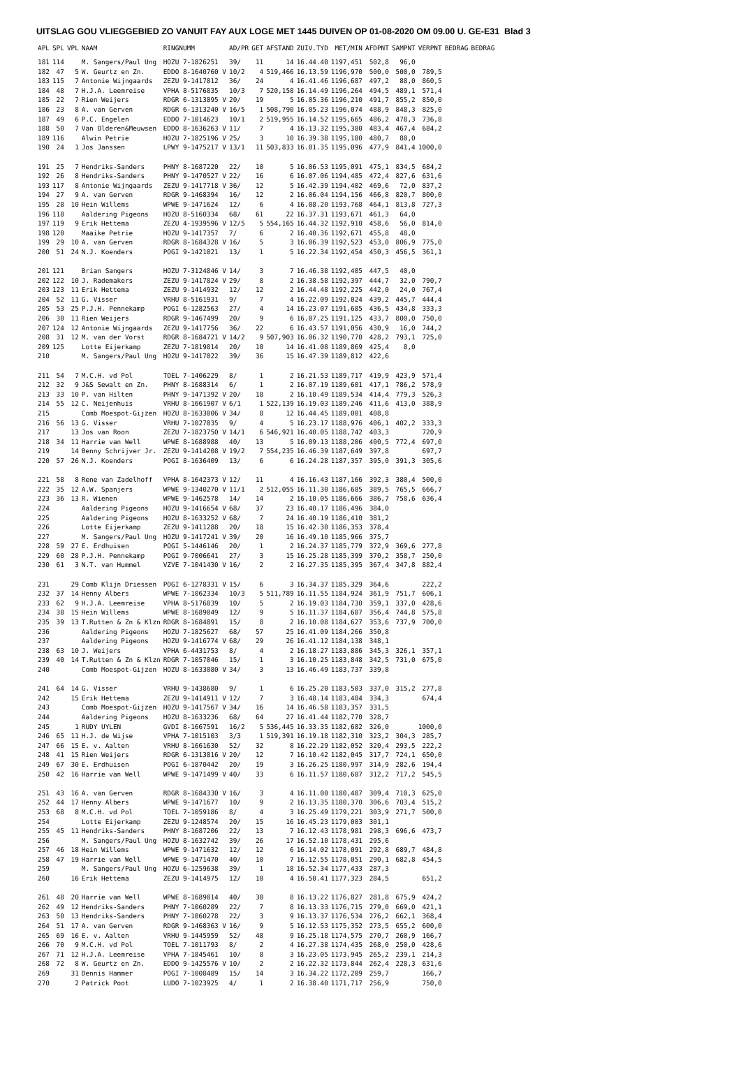UITSLAG GOU VLIEGGEBIED ZO VANUIT FAY AUX LOGE MET 1445 DUIVEN OP 01-08-2020 OM 09.00 U. GE-E31 Blad 3
| APL | SPL | VPL | NAAM | RINGNUMM | AD/PR | GET | AFSTAND | ZUIV.TYD | MET/MIN | AFDPNT | SAMPNT | VERPNT | BEDRAG | BEDRAG |
| --- | --- | --- | --- | --- | --- | --- | --- | --- | --- | --- | --- | --- | --- | --- |
| 181 | 114 | | M. Sangers/Paul Ung | HOZU 7-1826251 | 39/ | 11 | 14 | 16.44.40 | 1197,451 | 502,8 | 96,0 | | | |
| 182 | 47 | 5 | W. Geurtz en Zn. | EDDO 8-1640760 V | 10/2 | 4 | 519,466 | 16.13.59 | 1196,970 | 500,0 | 500,0 | 789,5 | | |
| 183 | 115 | 7 | Antonie Wijngaards | ZEZU 9-1417812 | 36/ | 24 | 4 | 16.41.46 | 1196,687 | 497,2 | 88,0 | 860,5 | | |
| 184 | 48 | 7 | H.J.A. Leemreise | VPHA 8-5176835 | 10/3 | 7 | 520,158 | 16.14.49 | 1196,264 | 494,5 | 489,1 | 571,4 | | |
| 185 | 22 | 7 | Rien Weijers | RDGR 6-1313895 V | 20/ | 19 | 5 | 16.05.36 | 1196,210 | 491,7 | 855,2 | 850,0 | | |
| 186 | 23 | 8 | A. van Gerven | RDGR 6-1313240 V | 16/5 | 1 | 508,790 | 16.05.23 | 1196,074 | 488,9 | 848,3 | 825,0 | | |
| 187 | 49 | 6 | P.C. Engelen | EDDO 7-1014623 | 10/1 | 2 | 519,955 | 16.14.52 | 1195,665 | 486,2 | 478,3 | 736,8 | | |
| 188 | 50 | 7 | Van Olderen&Meuwsen | EDDO 8-1636263 V | 11/ | 7 | 4 | 16.13.32 | 1195,380 | 483,4 | 467,4 | 684,2 | | |
| 189 | 116 | | Alwin Petrie | HOZU 7-1825196 V | 25/ | 3 | 10 | 16.39.38 | 1195,180 | 480,7 | 80,0 | | | |
| 190 | 24 | 1 | Jos Janssen | LPWY 9-1475217 V | 13/1 | 11 | 503,833 | 16.01.35 | 1195,096 | 477,9 | 841,4 | 1000,0 | | |
| 191 | 25 | 7 | Hendriks-Sanders | PHNY 8-1687220 | 22/ | 10 | 5 | 16.06.53 | 1195,091 | 475,1 | 834,5 | 684,2 | | |
| 192 | 26 | 8 | Hendriks-Sanders | PHNY 9-1470527 V | 22/ | 16 | 6 | 16.07.06 | 1194,485 | 472,4 | 827,6 | 631,6 | | |
| 193 | 117 | 8 | Antonie Wijngaards | ZEZU 9-1417718 V | 36/ | 12 | 5 | 16.42.39 | 1194,402 | 469,6 | 72,0 | 837,2 | | |
| 194 | 27 | 9 | A. van Gerven | RDGR 9-1468394 | 16/ | 12 | 2 | 16.06.04 | 1194,156 | 466,8 | 820,7 | 800,0 | | |
| 195 | 28 | 10 | Hein Willems | WPWE 9-1471624 | 12/ | 6 | 4 | 16.08.20 | 1193,768 | 464,1 | 813,8 | 727,3 | | |
| 196 | 118 | | Aaldering Pigeons | HOZU 8-5160334 | 68/ | 61 | 22 | 16.37.31 | 1193,671 | 461,3 | 64,0 | | | |
| 197 | 119 | 9 | Erik Hettema | ZEZU 4-1939596 V | 12/5 | 5 | 554,165 | 16.44.32 | 1192,910 | 458,6 | 56,0 | 814,0 | | |
| 198 | 120 | | Maaike Petrie | HOZU 9-1417357 | 7/ | 6 | 2 | 16.40.36 | 1192,671 | 455,8 | 48,0 | | | |
| 199 | 29 | 10 | A. van Gerven | RDGR 8-1684328 V | 16/ | 5 | 3 | 16.06.39 | 1192,523 | 453,0 | 806,9 | 775,0 | | |
| 200 | 51 | 24 | N.J. Koenders | POGI 9-1421021 | 13/ | 1 | 5 | 16.22.34 | 1192,454 | 450,3 | 456,5 | 361,1 | | |
| 201 | 121 | | Brian Sangers | HOZU 7-3124846 V | 14/ | 3 | 7 | 16.46.38 | 1192,405 | 447,5 | 40,0 | | | |
| 202 | 122 | 10 | J. Rademakers | ZEZU 9-1417824 V | 29/ | 8 | 2 | 16.38.58 | 1192,397 | 444,7 | 32,0 | 790,7 | | |
| 203 | 123 | 11 | Erik Hettema | ZEZU 9-1414932 | 12/ | 12 | 2 | 16.44.48 | 1192,225 | 442,0 | 24,0 | 767,4 | | |
| 204 | 52 | 11 | G. Visser | VRHU 8-5161931 | 9/ | 7 | 4 | 16.22.09 | 1192,024 | 439,2 | 445,7 | 444,4 | | |
| 205 | 53 | 25 | P.J.H. Pennekamp | POGI 6-1282563 | 27/ | 4 | 14 | 16.23.07 | 1191,685 | 436,5 | 434,8 | 333,3 | | |
| 206 | 30 | 11 | Rien Weijers | RDGR 9-1467499 | 20/ | 9 | 6 | 16.07.25 | 1191,125 | 433,7 | 800,0 | 750,0 | | |
| 207 | 124 | 12 | Antonie Wijngaards | ZEZU 9-1417756 | 36/ | 22 | 6 | 16.43.57 | 1191,056 | 430,9 | 16,0 | 744,2 | | |
| 208 | 31 | 12 | M. van der Vorst | RDGR 8-1684721 V | 14/2 | 9 | 507,903 | 16.06.32 | 1190,770 | 428,2 | 793,1 | 725,0 | | |
| 209 | 125 | | Lotte Eijerkamp | ZEZU 7-1819814 | 20/ | 10 | 14 | 16.41.08 | 1189,869 | 425,4 | 8,0 | | | |
| 210 | | | M. Sangers/Paul Ung | HOZU 9-1417022 | 39/ | 36 | 15 | 16.47.39 | 1189,812 | 422,6 | | | | |
| 211 | 54 | 7 | M.C.H. vd Pol | TOEL 7-1406229 | 8/ | 1 | 2 | 16.21.53 | 1189,717 | 419,9 | 423,9 | 571,4 | | |
| 212 | 32 | 9 | J&S Sewalt en Zn. | PHNY 8-1688314 | 6/ | 1 | 2 | 16.07.19 | 1189,601 | 417,1 | 786,2 | 578,9 | | |
| 213 | 33 | 10 | P. van Hilten | PHNY 9-1471392 V | 20/ | 18 | 2 | 16.10.49 | 1189,534 | 414,4 | 779,3 | 526,3 | | |
| 214 | 55 | 12 | C. Neijenhuis | VRHU 8-1661907 V | 6/1 | 1 | 522,139 | 16.19.03 | 1189,246 | 411,6 | 413,0 | 388,9 | | |
| 215 | | | Comb Moespot-Gijzen | HOZU 8-1633006 V | 34/ | 8 | 12 | 16.44.45 | 1189,001 | 408,8 | | | | |
| 216 | 56 | 13 | G. Visser | VRHU 7-1027035 | 9/ | 4 | 5 | 16.23.17 | 1188,976 | 406,1 | 402,2 | 333,3 | | |
| 217 | | 13 | Jos van Roon | ZEZU 7-1823750 V | 14/1 | 6 | 546,921 | 16.40.05 | 1188,742 | 403,3 | | 720,9 | | |
| 218 | 34 | 11 | Harrie van Well | WPWE 8-1688988 | 40/ | 13 | 5 | 16.09.13 | 1188,206 | 400,5 | 772,4 | 697,0 | | |
| 219 | | 14 | Benny Schrijver Jr. | ZEZU 9-1414208 V | 19/2 | 7 | 554,235 | 16.46.39 | 1187,649 | 397,8 | | 697,7 | | |
| 220 | 57 | 26 | N.J. Koenders | POGI 8-1636409 | 13/ | 6 | 6 | 16.24.28 | 1187,357 | 395,0 | 391,3 | 305,6 | | |
| 221 | 58 | 8 | Rene van Zadelhoff | VPHA 8-1642373 V | 12/ | 11 | 4 | 16.16.43 | 1187,166 | 392,3 | 380,4 | 500,0 | | |
| 222 | 35 | 12 | A.W. Spanjers | WPWE 9-1340270 V | 11/1 | 2 | 512,055 | 16.11.30 | 1186,685 | 389,5 | 765,5 | 666,7 | | |
| 223 | 36 | 13 | R. Wienen | WPWE 9-1462578 | 14/ | 14 | 2 | 16.10.05 | 1186,666 | 386,7 | 758,6 | 636,4 | | |
| 224 | | | Aaldering Pigeons | HOZU 9-1416654 V | 68/ | 37 | 23 | 16.40.17 | 1186,496 | 384,0 | | | | |
| 225 | | | Aaldering Pigeons | HOZU 8-1633252 V | 68/ | 7 | 24 | 16.40.19 | 1186,410 | 381,2 | | | | |
| 226 | | | Lotte Eijerkamp | ZEZU 9-1411288 | 20/ | 18 | 15 | 16.42.30 | 1186,353 | 378,4 | | | | |
| 227 | | | M. Sangers/Paul Ung | HOZU 9-1417241 V | 39/ | 20 | 16 | 16.49.10 | 1185,966 | 375,7 | | | | |
| 228 | 59 | 27 | E. Erdhuisen | POGI 5-1446146 | 20/ | 1 | 2 | 16.24.37 | 1185,779 | 372,9 | 369,6 | 277,8 | | |
| 229 | 60 | 28 | P.J.H. Pennekamp | POGI 9-7006641 | 27/ | 3 | 15 | 16.25.28 | 1185,399 | 370,2 | 358,7 | 250,0 | | |
| 230 | 61 | 3 | N.T. van Hummel | VZVE 7-1041430 V | 16/ | 2 | 2 | 16.27.35 | 1185,395 | 367,4 | 347,8 | 882,4 | | |
| 231 | | 29 | Comb Klijn Driessen | POGI 6-1278331 V | 15/ | 6 | 3 | 16.34.37 | 1185,329 | 364,6 | | 222,2 | | |
| 232 | 37 | 14 | Henny Albers | WPWE 7-1062334 | 10/3 | 5 | 511,789 | 16.11.55 | 1184,924 | 361,9 | 751,7 | 606,1 | | |
| 233 | 62 | 9 | H.J.A. Leemreise | VPHA 8-5176839 | 10/ | 5 | 2 | 16.19.03 | 1184,730 | 359,1 | 337,0 | 428,6 | | |
| 234 | 38 | 15 | Hein Willems | WPWE 8-1689049 | 12/ | 9 | 5 | 16.11.37 | 1184,687 | 356,4 | 744,8 | 575,8 | | |
| 235 | 39 | 13 | T.Rutten & Zn & Klzn | RDGR 8-1684091 | 15/ | 8 | 2 | 16.10.08 | 1184,627 | 353,6 | 737,9 | 700,0 | | |
| 236 | | | Aaldering Pigeons | HOZU 7-1825627 | 68/ | 57 | 25 | 16.41.09 | 1184,266 | 350,8 | | | | |
| 237 | | | Aaldering Pigeons | HOZU 9-1416774 V | 68/ | 29 | 26 | 16.41.12 | 1184,138 | 348,1 | | | | |
| 238 | 63 | 10 | J. Weijers | VPHA 6-4431753 | 8/ | 4 | 2 | 16.18.27 | 1183,886 | 345,3 | 326,1 | 357,1 | | |
| 239 | 40 | 14 | T.Rutten & Zn & Klzn | RDGR 7-1057046 | 15/ | 1 | 3 | 16.10.25 | 1183,848 | 342,5 | 731,0 | 675,0 | | |
| 240 | | | Comb Moespot-Gijzen | HOZU 8-1633080 V | 34/ | 3 | 13 | 16.46.49 | 1183,737 | 339,8 | | | | |
| 241 | 64 | 14 | G. Visser | VRHU 9-1438680 | 9/ | 1 | 6 | 16.25.20 | 1183,503 | 337,0 | 315,2 | 277,8 | | |
| 242 | | 15 | Erik Hettema | ZEZU 9-1414911 V | 12/ | 7 | 3 | 16.48.14 | 1183,484 | 334,3 | | 674,4 | | |
| 243 | | | Comb Moespot-Gijzen | HOZU 9-1417567 V | 34/ | 16 | 14 | 16.46.58 | 1183,357 | 331,5 | | | | |
| 244 | | | Aaldering Pigeons | HOZU 8-1633236 | 68/ | 64 | 27 | 16.41.44 | 1182,770 | 328,7 | | | | |
| 245 | | 1 | RUDY UYLEN | GVDI 8-1667591 | 16/2 | 5 | 536,445 | 16.33.35 | 1182,682 | 326,0 | | 1000,0 | | |
| 246 | 65 | 11 | H.J. de Wijse | VPHA 7-1015103 | 3/3 | 1 | 519,391 | 16.19.18 | 1182,310 | 323,2 | 304,3 | 285,7 | | |
| 247 | 66 | 15 | E. v. Aalten | VRHU 8-1661630 | 52/ | 32 | 8 | 16.22.29 | 1182,052 | 320,4 | 293,5 | 222,2 | | |
| 248 | 41 | 15 | Rien Weijers | RDGR 6-1313816 V | 20/ | 12 | 7 | 16.10.42 | 1182,045 | 317,7 | 724,1 | 650,0 | | |
| 249 | 67 | 30 | E. Erdhuisen | POGI 6-1870442 | 20/ | 19 | 3 | 16.26.25 | 1180,997 | 314,9 | 282,6 | 194,4 | | |
| 250 | 42 | 16 | Harrie van Well | WPWE 9-1471499 V | 40/ | 33 | 6 | 16.11.57 | 1180,687 | 312,2 | 717,2 | 545,5 | | |
| 251 | 43 | 16 | A. van Gerven | RDGR 8-1684330 V | 16/ | 3 | 4 | 16.11.00 | 1180,487 | 309,4 | 710,3 | 625,0 | | |
| 252 | 44 | 17 | Henny Albers | WPWE 9-1471677 | 10/ | 9 | 2 | 16.13.35 | 1180,370 | 306,6 | 703,4 | 515,2 | | |
| 253 | 68 | 8 | M.C.H. vd Pol | TOEL 7-1059186 | 8/ | 4 | 3 | 16.25.49 | 1179,221 | 303,9 | 271,7 | 500,0 | | |
| 254 | | | Lotte Eijerkamp | ZEZU 9-1248574 | 20/ | 15 | 16 | 16.45.23 | 1179,003 | 301,1 | | | | |
| 255 | 45 | 11 | Hendriks-Sanders | PHNY 8-1687206 | 22/ | 13 | 7 | 16.12.43 | 1178,981 | 298,3 | 696,6 | 473,7 | | |
| 256 | | | M. Sangers/Paul Ung | HOZU 8-1632742 | 39/ | 26 | 17 | 16.52.10 | 1178,431 | 295,6 | | | | |
| 257 | 46 | 18 | Hein Willems | WPWE 9-1471632 | 12/ | 12 | 6 | 16.14.02 | 1178,091 | 292,8 | 689,7 | 484,8 | | |
| 258 | 47 | 19 | Harrie van Well | WPWE 9-1471470 | 40/ | 10 | 7 | 16.12.55 | 1178,051 | 290,1 | 682,8 | 454,5 | | |
| 259 | | | M. Sangers/Paul Ung | HOZU 6-1259638 | 39/ | 1 | 18 | 16.52.34 | 1177,433 | 287,3 | | | | |
| 260 | | 16 | Erik Hettema | ZEZU 9-1414975 | 12/ | 10 | 4 | 16.50.41 | 1177,323 | 284,5 | | 651,2 | | |
| 261 | 48 | 20 | Harrie van Well | WPWE 8-1689014 | 40/ | 30 | 8 | 16.13.22 | 1176,827 | 281,8 | 675,9 | 424,2 | | |
| 262 | 49 | 12 | Hendriks-Sanders | PHNY 7-1060289 | 22/ | 7 | 8 | 16.13.33 | 1176,715 | 279,0 | 669,0 | 421,1 | | |
| 263 | 50 | 13 | Hendriks-Sanders | PHNY 7-1060278 | 22/ | 3 | 9 | 16.13.37 | 1176,534 | 276,2 | 662,1 | 368,4 | | |
| 264 | 51 | 17 | A. van Gerven | RDGR 9-1468363 V | 16/ | 9 | 5 | 16.12.53 | 1175,352 | 273,5 | 655,2 | 600,0 | | |
| 265 | 69 | 16 | E. v. Aalten | VRHU 9-1445959 | 52/ | 48 | 9 | 16.25.18 | 1174,575 | 270,7 | 260,9 | 166,7 | | |
| 266 | 70 | 9 | M.C.H. vd Pol | TOEL 7-1011793 | 8/ | 2 | 4 | 16.27.38 | 1174,435 | 268,0 | 250,0 | 428,6 | | |
| 267 | 71 | 12 | H.J.A. Leemreise | VPHA 7-1845461 | 10/ | 8 | 3 | 16.23.05 | 1173,945 | 265,2 | 239,1 | 214,3 | | |
| 268 | 72 | 8 | W. Geurtz en Zn. | EDDO 9-1425576 V | 10/ | 2 | 2 | 16.22.32 | 1173,844 | 262,4 | 228,3 | 631,6 | | |
| 269 | | 31 | Dennis Hammer | POGI 7-1008489 | 15/ | 14 | 3 | 16.34.22 | 1172,209 | 259,7 | | 166,7 | | |
| 270 | | 2 | Patrick Poot | LUDO 7-1023925 | 4/ | 1 | 2 | 16.38.40 | 1171,717 | 256,9 | | 750,0 | | |